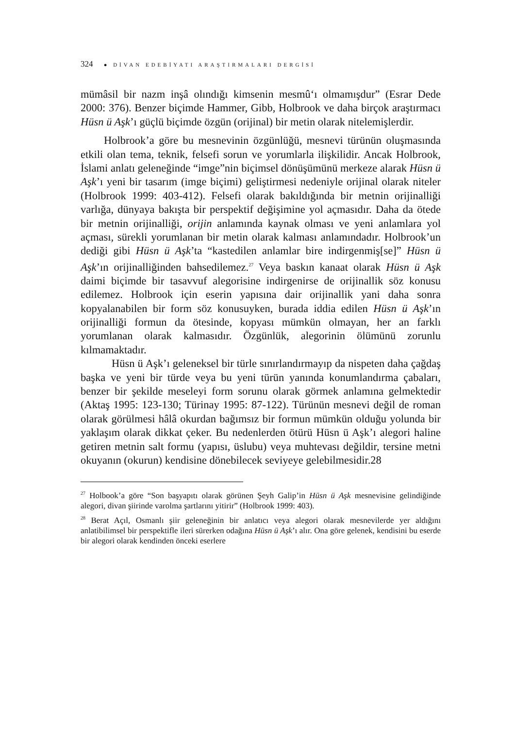324 ● DİVAN EDEBİYATI ARAŞTIRMALARI DERGİSİ
mümâsil bir nazm inşâ olındığı kimsenin mesmû‘ı olmamışdur” (Esrar Dede 2000: 376). Benzer biçimde Hammer, Gibb, Holbrook ve daha birçok araştırmacı Hüsn ü Aşk’ı güçlü biçimde özgün (orijinal) bir metin olarak nitelemişlerdir.
Holbrook’a göre bu mesnevinin özgünlüğü, mesnevi türünün oluşmasında etkili olan tema, teknik, felsefi sorun ve yorumlarla ilişkilidir. Ancak Holbrook, İslami anlatı geleneğinde “imge”nin biçimsel dönüşümünü merkeze alarak Hüsn ü Aşk’ı yeni bir tasarım (imge biçimi) geliştirmesi nedeniyle orijinal olarak niteler (Holbrook 1999: 403-412). Felsefi olarak bakıldığında bir metnin orijinalliği varlığa, dünyaya bakışta bir perspektif değişimine yol açmasıdır. Daha da ötede bir metnin orijinalliği, orijin anlamında kaynak olması ve yeni anlamlara yol açması, sürekli yorumlanan bir metin olarak kalması anlamındadır. Holbrook’un dediği gibi Hüsn ü Aşk’ta “kastedilen anlamlar bire indirgenmiş[se]” Hüsn ü Aşk’ın orijinalliğinden bahsedilemez.<sup>27</sup> Veya baskın kanaat olarak Hüsn ü Aşk daimi biçimde bir tasavvuf alegorisine indirgenirse de orijinallik söz konusu edilemez. Holbrook için eserin yapısına dair orijinallik yani daha sonra kopyalanabilen bir form söz konusuyken, burada iddia edilen Hüsn ü Aşk’ın orijinalliği formun da ötesinde, kopyası mümkün olmayan, her an farklı yorumlanan olarak kalmasıdır. Özgünlük, alegorinin ölümünü zorunlu kılmamaktadır.
Hüsn ü Aşk’ı geleneksel bir türle sınırlandırmayıp da nispeten daha çağdaş başka ve yeni bir türde veya bu yeni türün yanında konumlandırma çabaları, benzer bir şekilde meseleyi form sorunu olarak görmek anlamına gelmektedir (Aktaş 1995: 123-130; Türinay 1995: 87-122). Türünün mesnevi değil de roman olarak görülmesi hâlâ okurdan bağımsız bir formun mümkün olduğu yolunda bir yaklaşım olarak dikkat çeker. Bu nedenlerden ötürü Hüsn ü Aşk’ı alegori haline getiren metnin salt formu (yapısı, üslubu) veya muhtevası değildir, tersine metni okuyanın (okurun) kendisine dönebilecek seviyeye gelebilmesidir.28
<sup>27</sup> Holbook’a göre “Son başyapıtı olarak görünen Şeyh Galip’in Hüsn ü Aşk mesnevisine gelindiğinde alegori, divan şiirinde varolma şartlarını yitirir” (Holbrook 1999: 403).
<sup>28</sup> Berat Açıl, Osmanlı şiir geleneğinin bir anlatıcı veya alegori olarak mesnevilerde yer aldığını anlatibilimsel bir perspektifle ileri sürerken odağına Hüsn ü Aşk’ı alır. Ona göre gelenek, kendisini bu eserde bir alegori olarak kendinden önceki eserlere